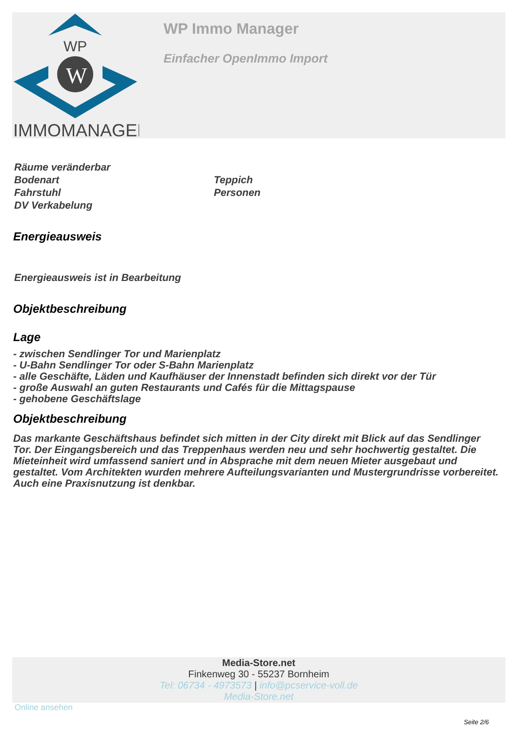WP
W
IMMOMANAGER
WP Immo Manager
Einfacher OpenImmo Import
| Räume veränderbar | |
| Bodenart | Teppich |
| Fahrstuhl | Personen |
| DV Verkabelung | |
Energieausweis
Energieausweis ist in Bearbeitung
Objektbeschreibung
Lage
- zwischen Sendlinger Tor und Marienplatz
- U-Bahn Sendlinger Tor oder S-Bahn Marienplatz
- alle Geschäfte, Läden und Kaufhäuser der Innenstadt befinden sich direkt vor der Tür
- große Auswahl an guten Restaurants und Cafés für die Mittagspause
- gehobene Geschäftslage
Objektbeschreibung
Das markante Geschäftshaus befindet sich mitten in der City direkt mit Blick auf das Sendlinger Tor. Der Eingangsbereich und das Treppenhaus werden neu und sehr hochwertig gestaltet. Die Mieteinheit wird umfassend saniert und in Absprache mit dem neuen Mieter ausgebaut und gestaltet. Vom Architekten wurden mehrere Aufteilungsvarianten und Mustergrundrisse vorbereitet. Auch eine Praxisnutzung ist denkbar.
Media-Store.net
Finkenweg 30 - 55237 Bornheim
Tel: 06734 - 4973573 | info@pcservice-voll.de
Media-Store.net
Online ansehen
Seite 2/6